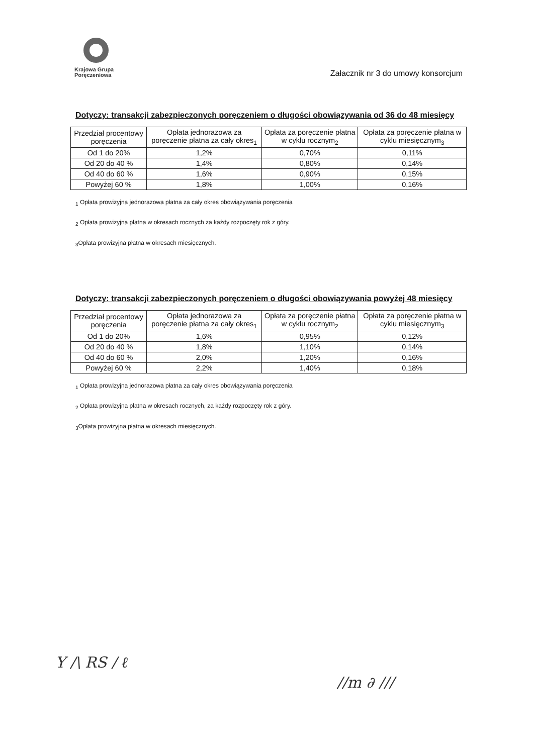Krajowa Grupa
Poręczeniowa
Załacznik nr 3 do umowy konsorcjum
Dotyczy: transakcji zabezpieczonych poręczeniem o długości obowiązywania od 36 do 48 miesięcy
| Przedział procentowy poręczenia | Opłata jednorazowa za poręczenie płatna za cały okres<sub>1</sub> | Opłata za poręczenie płatna w cyklu rocznym<sub>2</sub> | Opłata za poręczenie płatna w cyklu miesięcznym<sub>3</sub> |
| --- | --- | --- | --- |
| Od 1 do 20% | 1,2% | 0,70% | 0,11% |
| Od 20 do 40 % | 1,4% | 0,80% | 0,14% |
| Od 40 do 60 % | 1,6% | 0,90% | 0,15% |
| Powyżej 60 % | 1,8% | 1,00% | 0,16% |
<sub>1</sub> Opłata prowizyjna jednorazowa płatna za cały okres obowiązywania poręczenia
<sub>2</sub> Opłata prowizyjna płatna w okresach rocznych za każdy rozpoczęty rok z góry.
<sub>3</sub>Opłata prowizyjna płatna w okresach miesięcznych.
Dotyczy: transakcji zabezpieczonych poręczeniem o długości obowiązywania powyżej 48 miesięcy
| Przedział procentowy poręczenia | Opłata jednorazowa za poręczenie płatna za cały okres<sub>1</sub> | Opłata za poręczenie płatna w cyklu rocznym<sub>2</sub> | Opłata za poręczenie płatna w cyklu miesięcznym<sub>3</sub> |
| --- | --- | --- | --- |
| Od 1 do 20% | 1,6% | 0,95% | 0,12% |
| Od 20 do 40 % | 1,8% | 1,10% | 0,14% |
| Od 40 do 60 % | 2,0% | 1,20% | 0,16% |
| Powyżej 60 % | 2,2% | 1,40% | 0,18% |
<sub>1</sub> Opłata prowizyjna jednorazowa płatna za cały okres obowiązywania poręczenia
<sub>2</sub> Opłata prowizyjna płatna w okresach rocznych, za każdy rozpoczęty rok z góry.
<sub>3</sub>Opłata prowizyjna płatna w okresach miesięcznych.
Y ∕\ RS ∕ ℓ
∕∕m ∂ ∕∕∕